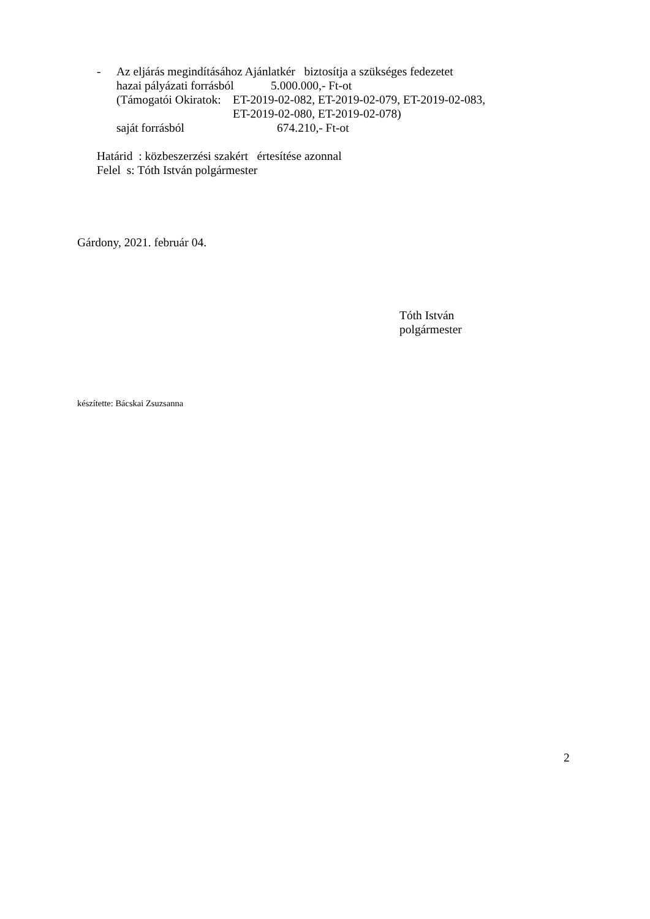- Az eljárás megindításához Ajánlatkér biztosítja a szükséges fedezetet
hazai pályázati forrásból 5.000.000,- Ft-ot
(Támogatói Okiratok: ET-2019-02-082, ET-2019-02-079, ET-2019-02-083,
ET-2019-02-080, ET-2019-02-078)
saját forrásból 674.210,- Ft-ot
Határid : közbeszerzési szakért értesítése azonnal
Felel s: Tóth István polgármester
Gárdony, 2021. február 04.
Tóth István
polgármester
készítette: Bácskai Zsuzsanna
2